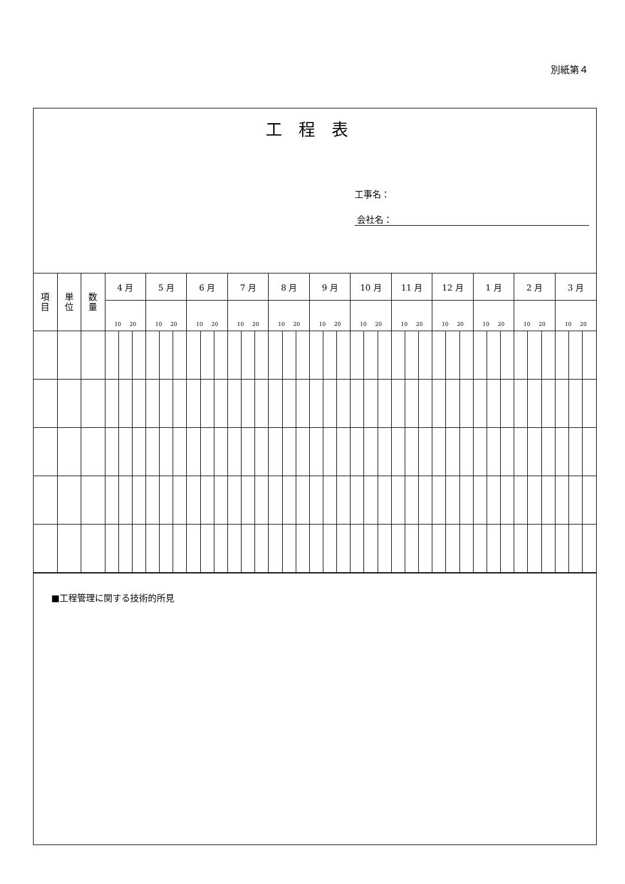別紙第４
工程表
工事名：
会社名：
| 項 目 | 単 位 | 数 量 | 4 月 | | | 5 月 | | | 6 月 | | | 7 月 | | | 8 月 | | | 9 月 | | | 10 月 | | | 11 月 | | | 12 月 | | | 1 月 | | | 2 月 | | | 3 月 | | |
| --- | --- | --- | --- | --- | --- | --- | --- | --- | --- | --- | --- | --- | --- | --- | --- | --- | --- | --- | --- | --- | --- | --- | --- | --- | --- | --- | --- | --- | --- | --- | --- | --- | --- | --- | --- | --- | --- | --- |
| | | | 10 20 | | | 10 20 | | | 10 20 | | | 10 20 | | | 10 20 | | | 10 20 | | | 10 20 | | | 10 20 | | | 10 20 | | | 10 20 | | | 10 20 | | | 10 20 | | |
■工程管理に関する技術的所見